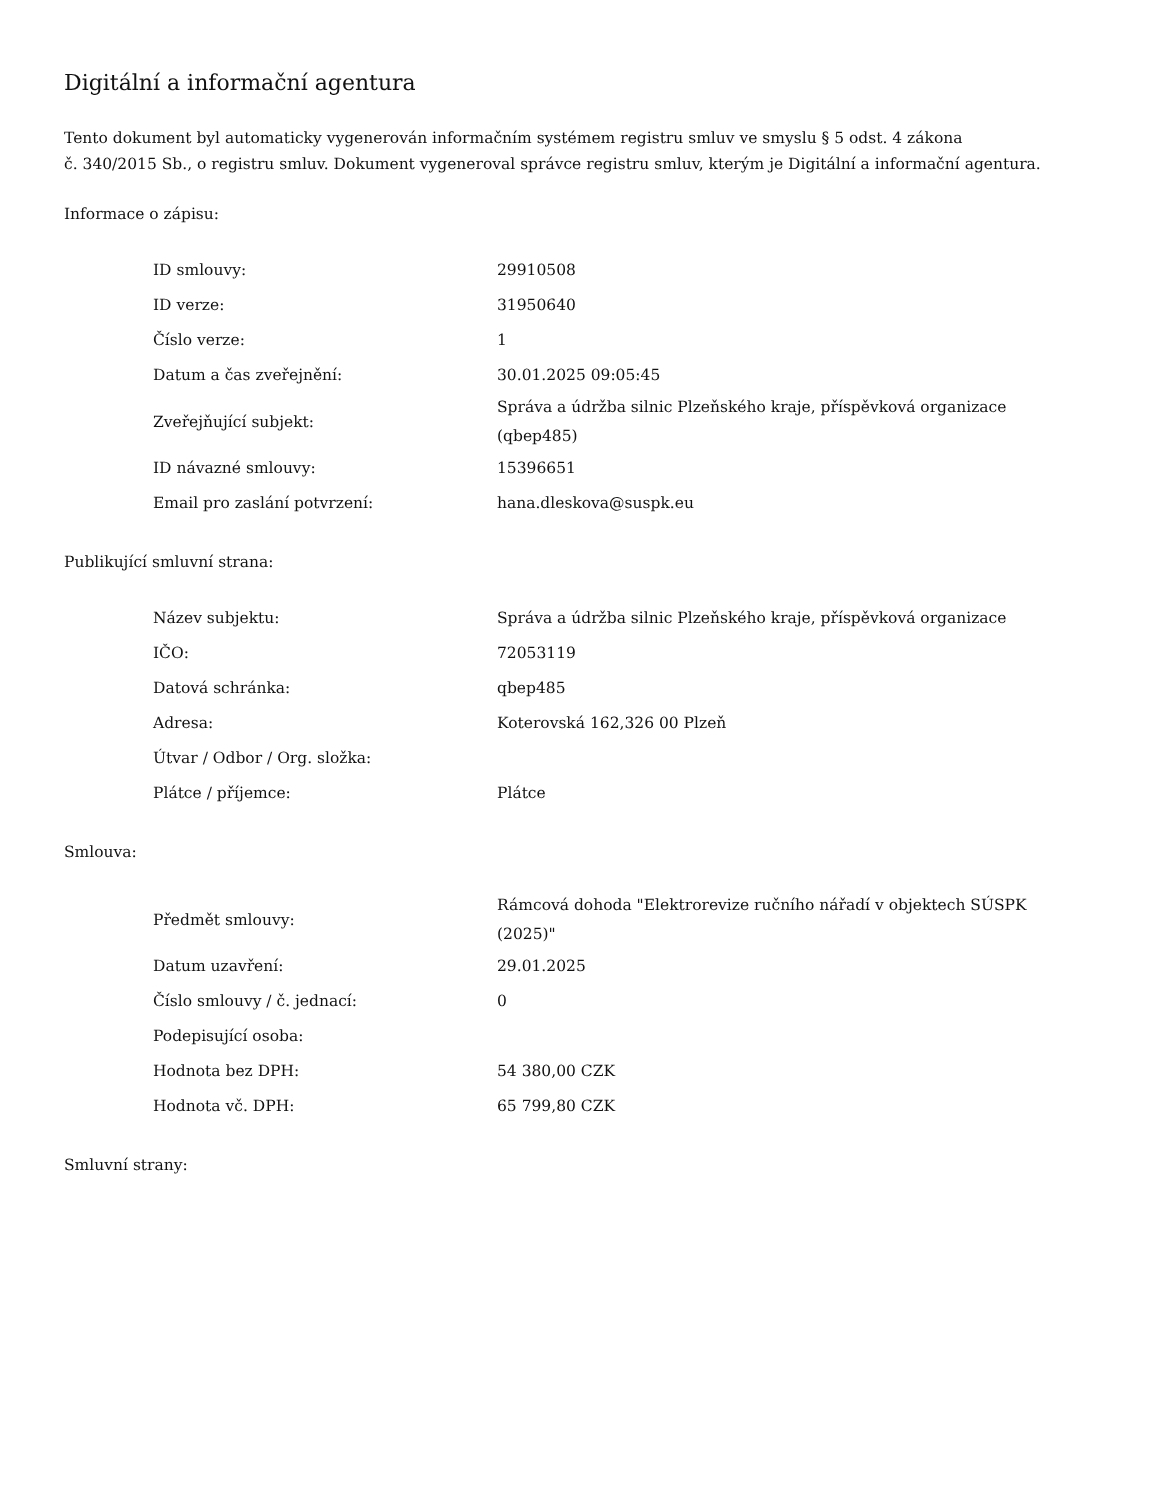Digitální a informační agentura
Tento dokument byl automaticky vygenerován informačním systémem registru smluv ve smyslu § 5 odst. 4 zákona
č. 340/2015 Sb., o registru smluv. Dokument vygeneroval správce registru smluv, kterým je Digitální a informační agentura.
Informace o zápisu:
| ID smlouvy: | 29910508 |
| ID verze: | 31950640 |
| Číslo verze: | 1 |
| Datum a čas zveřejnění: | 30.01.2025 09:05:45 |
| Zveřejňující subjekt: | Správa a údržba silnic Plzeňského kraje, příspěvková organizace (qbep485) |
| ID návazné smlouvy: | 15396651 |
| Email pro zaslání potvrzení: | hana.dleskova@suspk.eu |
Publikující smluvní strana:
| Název subjektu: | Správa a údržba silnic Plzeňského kraje, příspěvková organizace |
| IČO: | 72053119 |
| Datová schránka: | qbep485 |
| Adresa: | Koterovská 162,326 00 Plzeň |
| Útvar / Odbor / Org. složka: | |
| Plátce / příjemce: | Plátce |
Smlouva:
| Předmět smlouvy: | Rámcová dohoda "Elektrorevize ručního nářadí v objektech SÚSPK (2025)" |
| Datum uzavření: | 29.01.2025 |
| Číslo smlouvy / č. jednací: | 0 |
| Podepisující osoba: | |
| Hodnota bez DPH: | 54 380,00 CZK |
| Hodnota vč. DPH: | 65 799,80 CZK |
Smluvní strany: